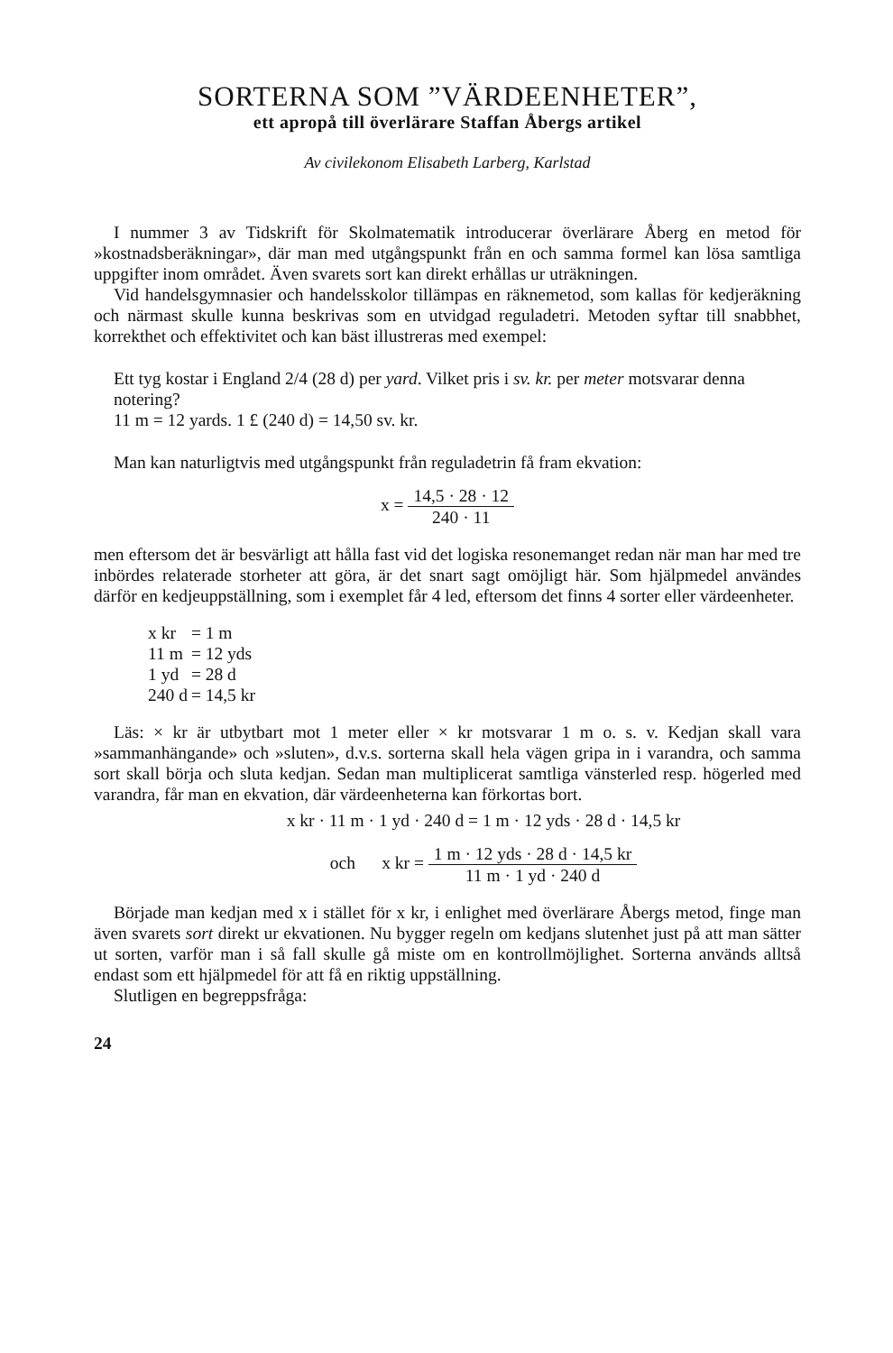SORTERNA SOM ”VÄRDEENHETER”,
ett apropå till överlärare Staffan Åbergs artikel
Av civilekonom Elisabeth Larberg, Karlstad
I nummer 3 av Tidskrift för Skolmatematik introducerar överlärare Åberg en metod för »kostnadsberäkningar», där man med utgångspunkt från en och samma formel kan lösa samtliga uppgifter inom området. Även svarets sort kan direkt erhållas ur uträkningen.
Vid handelsgymnasier och handelsskolor tillämpas en räknemetod, som kallas för kedjeräkning och närmast skulle kunna beskrivas som en utvidgad reguladetri. Metoden syftar till snabbhet, korrekthet och effektivitet och kan bäst illustreras med exempel:
Ett tyg kostar i England 2/4 (28 d) per yard. Vilket pris i sv. kr. per meter motsvarar denna notering?
11 m = 12 yards. 1 £ (240 d) = 14,50 sv. kr.
Man kan naturligtvis med utgångspunkt från reguladetrin få fram ekvation:
x = 14,5 · 28 · 12 240 · 11
men eftersom det är besvärligt att hålla fast vid det logiska resonemanget redan när man har med tre inbördes relaterade storheter att göra, är det snart sagt omöjligt här. Som hjälpmedel användes därför en kedjeuppställning, som i exemplet får 4 led, eftersom det finns 4 sorter eller värdeenheter.
| x kr | = 1 m |
| 11 m | = 12 yds |
| 1 yd | = 28 d |
| 240 d | = 14,5 kr |
Läs: × kr är utbytbart mot 1 meter eller × kr motsvarar 1 m o. s. v. Kedjan skall vara »sammanhängande» och »sluten», d.v.s. sorterna skall hela vägen gripa in i varandra, och samma sort skall börja och sluta kedjan. Sedan man multiplicerat samtliga vänsterled resp. högerled med varandra, får man en ekvation, där värdeenheterna kan förkortas bort.
x kr · 11 m · 1 yd · 240 d = 1 m · 12 yds · 28 d · 14,5 kr
och x kr = 1 m · 12 yds · 28 d · 14,5 kr 11 m · 1 yd · 240 d
Började man kedjan med x i stället för x kr, i enlighet med överlärare Åbergs metod, finge man även svarets sort direkt ur ekvationen. Nu bygger regeln om kedjans slutenhet just på att man sätter ut sorten, varför man i så fall skulle gå miste om en kontrollmöjlighet. Sorterna används alltså endast som ett hjälpmedel för att få en riktig uppställning.
Slutligen en begreppsfråga:
24